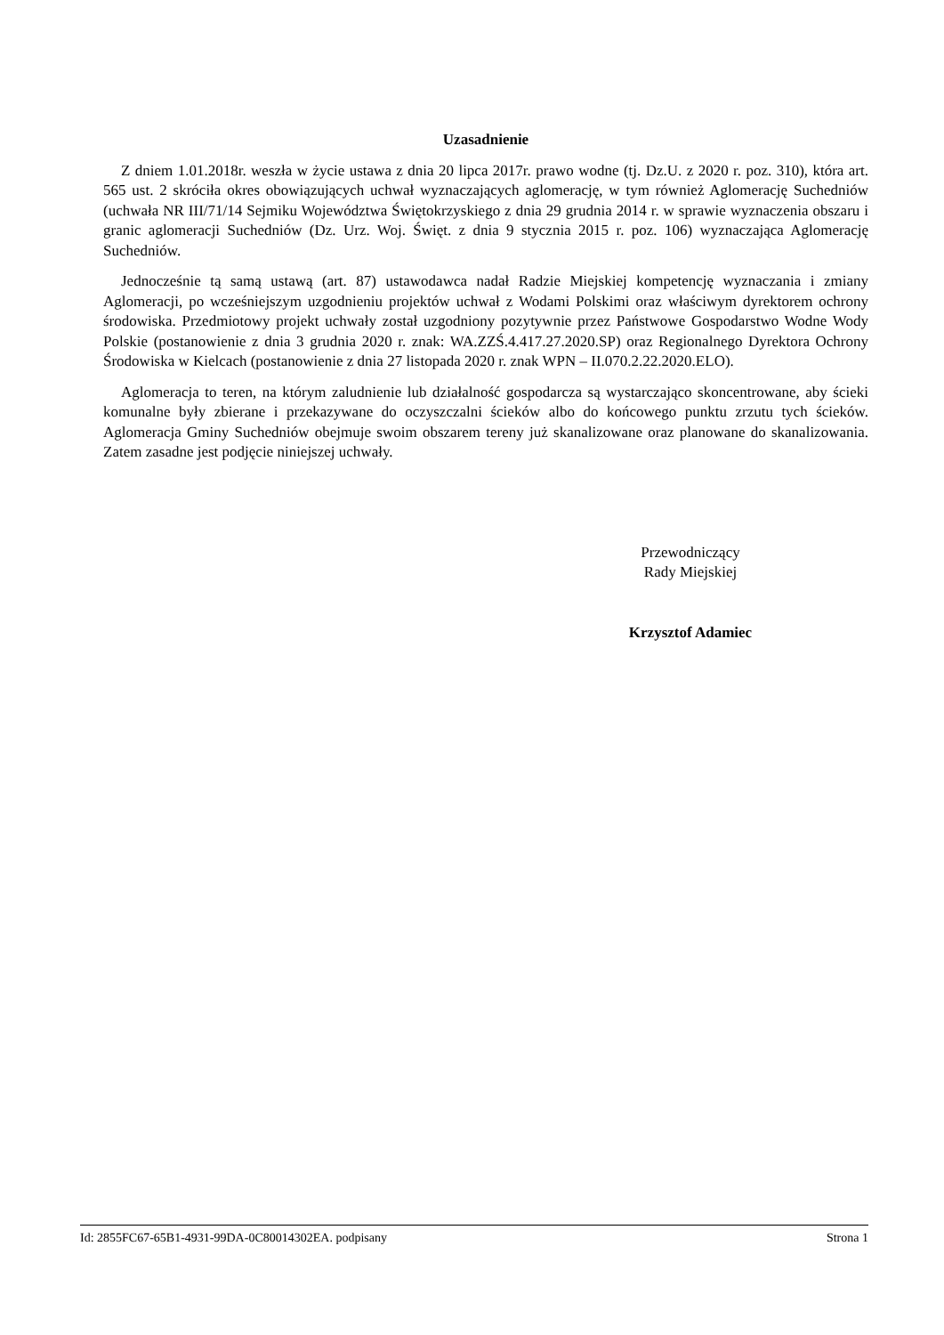Uzasadnienie
Z dniem 1.01.2018r. weszła w życie ustawa z dnia 20 lipca 2017r. prawo wodne (tj. Dz.U. z 2020 r. poz. 310), która art. 565 ust. 2 skróciła okres obowiązujących uchwał wyznaczających aglomerację, w tym również Aglomerację Suchedniów (uchwała NR III/71/14 Sejmiku Województwa Świętokrzyskiego z dnia 29 grudnia 2014 r. w sprawie wyznaczenia obszaru i granic aglomeracji Suchedniów (Dz. Urz. Woj. Święt. z dnia 9 stycznia 2015 r. poz. 106) wyznaczająca Aglomerację Suchedniów.
Jednocześnie tą samą ustawą (art. 87) ustawodawca nadał Radzie Miejskiej kompetencję wyznaczania i zmiany Aglomeracji, po wcześniejszym uzgodnieniu projektów uchwał z Wodami Polskimi oraz właściwym dyrektorem ochrony środowiska. Przedmiotowy projekt uchwały został uzgodniony pozytywnie przez Państwowe Gospodarstwo Wodne Wody Polskie (postanowienie z dnia 3 grudnia 2020 r. znak: WA.ZZŚ.4.417.27.2020.SP) oraz Regionalnego Dyrektora Ochrony Środowiska w Kielcach (postanowienie z dnia 27 listopada 2020 r. znak WPN – II.070.2.22.2020.ELO).
Aglomeracja to teren, na którym zaludnienie lub działalność gospodarcza są wystarczająco skoncentrowane, aby ścieki komunalne były zbierane i przekazywane do oczyszczalni ścieków albo do końcowego punktu zrzutu tych ścieków. Aglomeracja Gminy Suchedniów obejmuje swoim obszarem tereny już skanalizowane oraz planowane do skanalizowania. Zatem zasadne jest podjęcie niniejszej uchwały.
Przewodniczący
Rady Miejskiej
Krzysztof Adamiec
Id: 2855FC67-65B1-4931-99DA-0C80014302EA. podpisany Strona 1